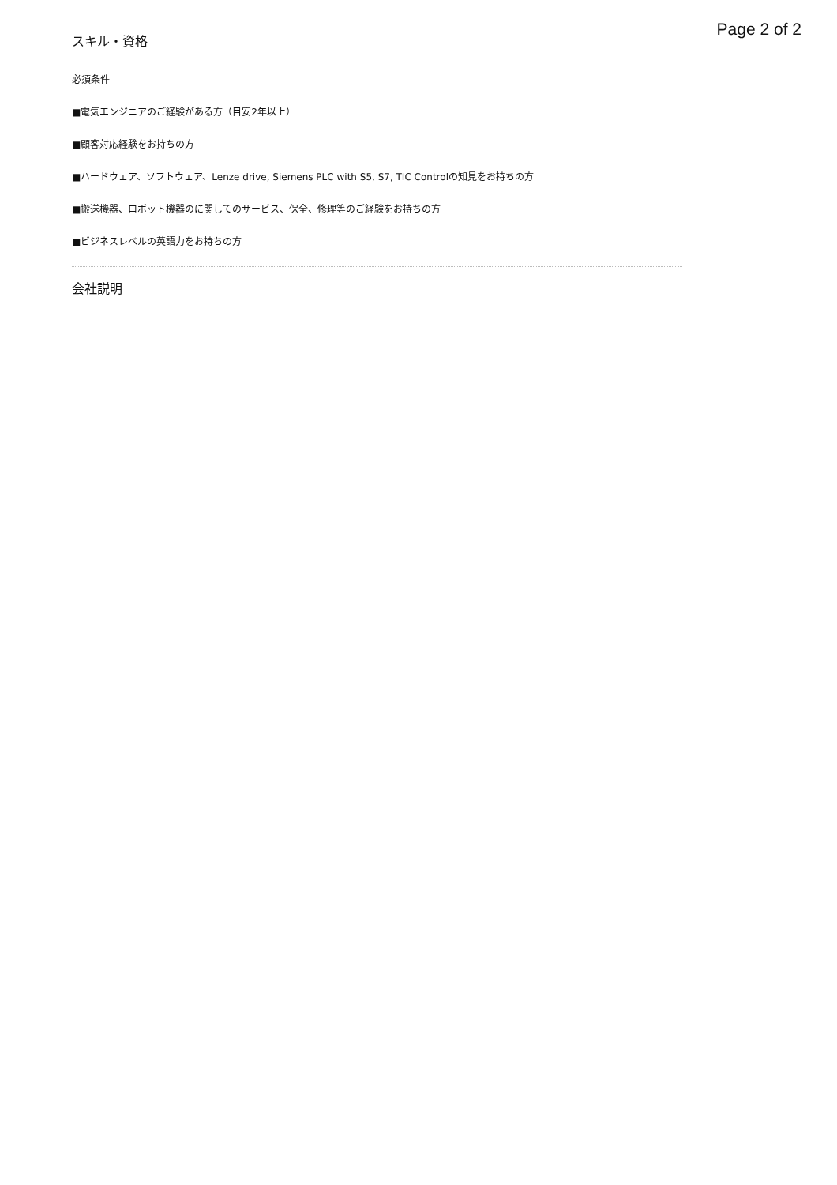Page 2 of 2
スキル・資格
必須条件
■電気エンジニアのご経験がある方（目安2年以上）
■顧客対応経験をお持ちの方
■ハードウェア、ソフトウェア、Lenze drive, Siemens PLC with S5, S7, TIC Controlの知見をお持ちの方
■搬送機器、ロボット機器のに関してのサービス、保全、修理等のご経験をお持ちの方
■ビジネスレベルの英語力をお持ちの方
会社説明